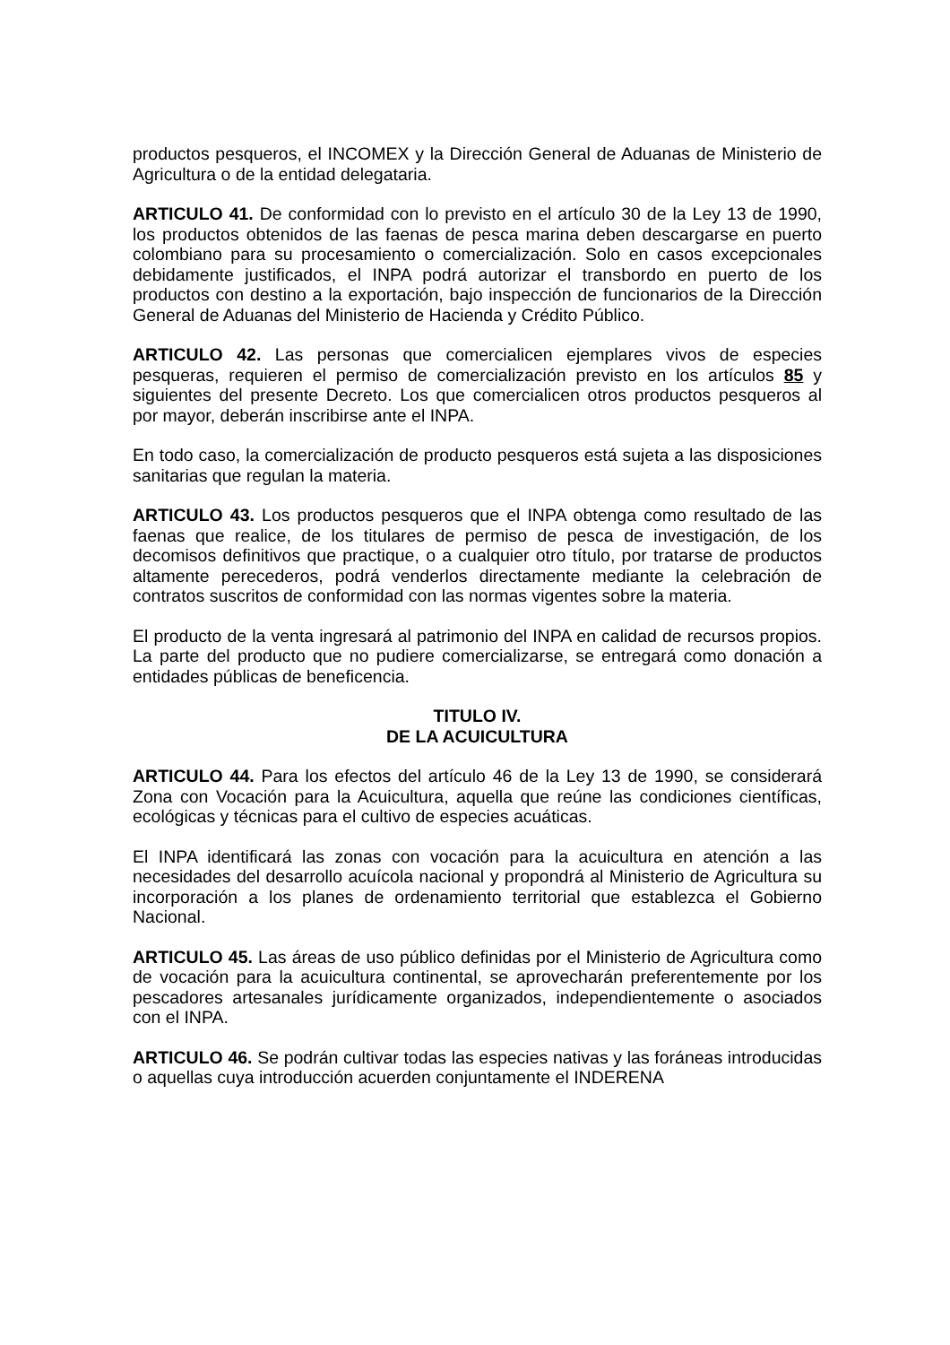productos pesqueros, el INCOMEX y la Dirección General de Aduanas de Ministerio de Agricultura o de la entidad delegataria.
ARTICULO 41. De conformidad con lo previsto en el artículo 30 de la Ley 13 de 1990, los productos obtenidos de las faenas de pesca marina deben descargarse en puerto colombiano para su procesamiento o comercialización. Solo en casos excepcionales debidamente justificados, el INPA podrá autorizar el transbordo en puerto de los productos con destino a la exportación, bajo inspección de funcionarios de la Dirección General de Aduanas del Ministerio de Hacienda y Crédito Público.
ARTICULO 42. Las personas que comercialicen ejemplares vivos de especies pesqueras, requieren el permiso de comercialización previsto en los artículos 85 y siguientes del presente Decreto. Los que comercialicen otros productos pesqueros al por mayor, deberán inscribirse ante el INPA.
En todo caso, la comercialización de producto pesqueros está sujeta a las disposiciones sanitarias que regulan la materia.
ARTICULO 43. Los productos pesqueros que el INPA obtenga como resultado de las faenas que realice, de los titulares de permiso de pesca de investigación, de los decomisos definitivos que practique, o a cualquier otro título, por tratarse de productos altamente perecederos, podrá venderlos directamente mediante la celebración de contratos suscritos de conformidad con las normas vigentes sobre la materia.
El producto de la venta ingresará al patrimonio del INPA en calidad de recursos propios. La parte del producto que no pudiere comercializarse, se entregará como donación a entidades públicas de beneficencia.
TITULO IV.
DE LA ACUICULTURA
ARTICULO 44. Para los efectos del artículo 46 de la Ley 13 de 1990, se considerará Zona con Vocación para la Acuicultura, aquella que reúne las condiciones científicas, ecológicas y técnicas para el cultivo de especies acuáticas.
El INPA identificará las zonas con vocación para la acuicultura en atención a las necesidades del desarrollo acuícola nacional y propondrá al Ministerio de Agricultura su incorporación a los planes de ordenamiento territorial que establezca el Gobierno Nacional.
ARTICULO 45. Las áreas de uso público definidas por el Ministerio de Agricultura como de vocación para la acuicultura continental, se aprovecharán preferentemente por los pescadores artesanales jurídicamente organizados, independientemente o asociados con el INPA.
ARTICULO 46. Se podrán cultivar todas las especies nativas y las foráneas introducidas o aquellas cuya introducción acuerden conjuntamente el INDERENA